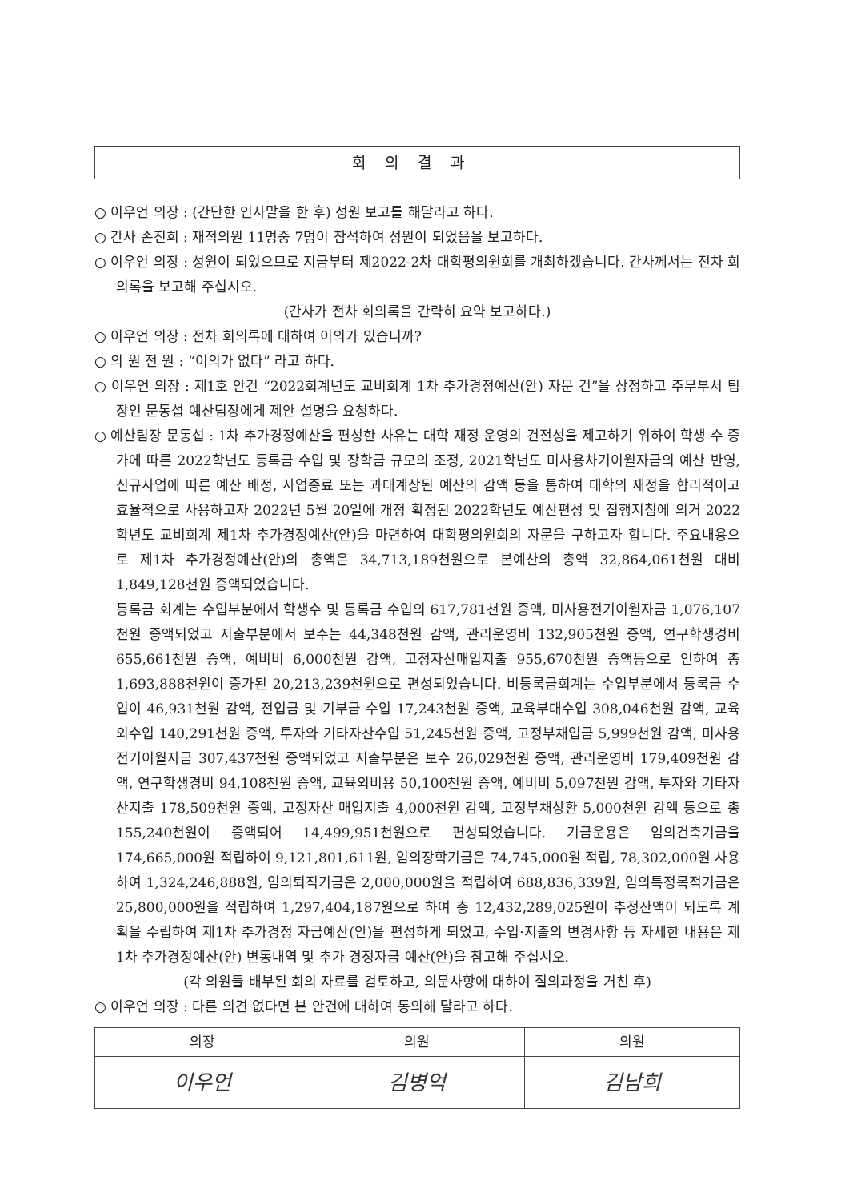회의결과
○ 이우언 의장 : (간단한 인사말을 한 후) 성원 보고를 해달라고 하다.
○ 간사 손진희 : 재적의원 11명중 7명이 참석하여 성원이 되었음을 보고하다.
○ 이우언 의장 : 성원이 되었으므로 지금부터 제2022-2차 대학평의원회를 개최하겠습니다. 간사께서는 전차 회의록을 보고해 주십시오.
(간사가 전차 회의록을 간략히 요약 보고하다.)
○ 이우언 의장 : 전차 회의록에 대하여 이의가 있습니까?
○ 의 원 전 원 : “이의가 없다” 라고 하다.
○ 이우언 의장 : 제1호 안건 “2022회계년도 교비회계 1차 추가경정예산(안) 자문 건”을 상정하고 주무부서 팀장인 문동섭 예산팀장에게 제안 설명을 요청하다.
○ 예산팀장 문동섭 : 1차 추가경정예산을 편성한 사유는 대학 재정 운영의 건전성을 제고하기 위하여 학생 수 증가에 따른 2022학년도 등록금 수입 및 장학금 규모의 조정, 2021학년도 미사용차기이월자금의 예산 반영, 신규사업에 따른 예산 배정, 사업종료 또는 과대계상된 예산의 감액 등을 통하여 대학의 재정을 합리적이고 효율적으로 사용하고자 2022년 5월 20일에 개정 확정된 2022학년도 예산편성 및 집행지침에 의거 2022학년도 교비회계 제1차 추가경정예산(안)을 마련하여 대학평의원회의 자문을 구하고자 합니다. 주요내용으로 제1차 추가경정예산(안)의 총액은 34,713,189천원으로 본예산의 총액 32,864,061천원 대비 1,849,128천원 증액되었습니다.
등록금 회계는 수입부분에서 학생수 및 등록금 수입의 617,781천원 증액, 미사용전기이월자금 1,076,107천원 증액되었고 지출부분에서 보수는 44,348천원 감액, 관리운영비 132,905천원 증액, 연구학생경비 655,661천원 증액, 예비비 6,000천원 감액, 고정자산매입지출 955,670천원 증액등으로 인하여 총 1,693,888천원이 증가된 20,213,239천원으로 편성되었습니다. 비등록금회계는 수입부분에서 등록금 수입이 46,931천원 감액, 전입금 및 기부금 수입 17,243천원 증액, 교육부대수입 308,046천원 감액, 교육외수입 140,291천원 증액, 투자와 기타자산수입 51,245천원 증액, 고정부채입금 5,999천원 감액, 미사용전기이월자금 307,437천원 증액되었고 지출부분은 보수 26,029천원 증액, 관리운영비 179,409천원 감액, 연구학생경비 94,108천원 증액, 교육외비용 50,100천원 증액, 예비비 5,097천원 감액, 투자와 기타자산지출 178,509천원 증액, 고정자산 매입지출 4,000천원 감액, 고정부채상환 5,000천원 감액 등으로 총 155,240천원이 증액되어 14,499,951천원으로 편성되었습니다. 기금운용은 임의건축기금을 174,665,000원 적립하여 9,121,801,611원, 임의장학기금은 74,745,000원 적립, 78,302,000원 사용하여 1,324,246,888원, 임의퇴직기금은 2,000,000원을 적립하여 688,836,339원, 임의특정목적기금은 25,800,000원을 적립하여 1,297,404,187원으로 하여 총 12,432,289,025원이 추정잔액이 되도록 계획을 수립하여 제1차 추가경정 자금예산(안)을 편성하게 되었고, 수입·지출의 변경사항 등 자세한 내용은 제1차 추가경정예산(안) 변동내역 및 추가 경정자금 예산(안)을 참고해 주십시오.
(각 의원들 배부된 회의 자료를 검토하고, 의문사항에 대하여 질의과정을 거친 후)
○ 이우언 의장 : 다른 의견 없다면 본 안건에 대하여 동의해 달라고 하다.
| 의장 | 의원 | 의원 |
| --- | --- | --- |
| 이우언 | 김병억 | 김남희 |